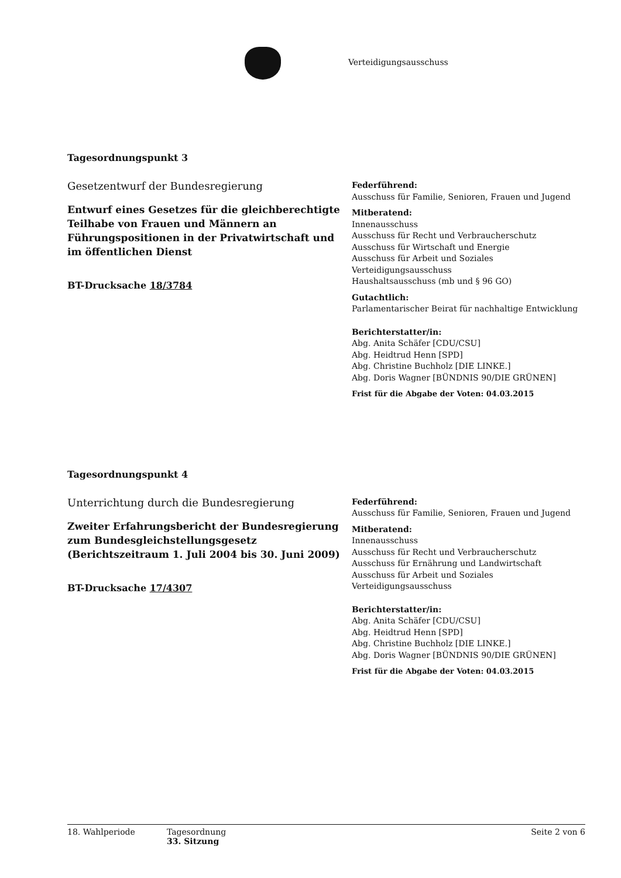Verteidigungsausschuss
Tagesordnungspunkt 3
Gesetzentwurf der Bundesregierung
Entwurf eines Gesetzes für die gleichberechtigte Teilhabe von Frauen und Männern an Führungspositionen in der Privatwirtschaft und im öffentlichen Dienst
BT-Drucksache 18/3784
Federführend:
Ausschuss für Familie, Senioren, Frauen und Jugend
Mitberatend:
Innenausschuss
Ausschuss für Recht und Verbraucherschutz
Ausschuss für Wirtschaft und Energie
Ausschuss für Arbeit und Soziales
Verteidigungsausschuss
Haushaltsausschuss (mb und § 96 GO)
Gutachtlich:
Parlamentarischer Beirat für nachhaltige Entwicklung
Berichterstatter/in:
Abg. Anita Schäfer [CDU/CSU]
Abg. Heidtrud Henn [SPD]
Abg. Christine Buchholz [DIE LINKE.]
Abg. Doris Wagner [BÜNDNIS 90/DIE GRÜNEN]
Frist für die Abgabe der Voten: 04.03.2015
Tagesordnungspunkt 4
Unterrichtung durch die Bundesregierung
Zweiter Erfahrungsbericht der Bundesregierung zum Bundesgleichstellungsgesetz (Berichtszeitraum 1. Juli 2004 bis 30. Juni 2009)
BT-Drucksache 17/4307
Federführend:
Ausschuss für Familie, Senioren, Frauen und Jugend
Mitberatend:
Innenausschuss
Ausschuss für Recht und Verbraucherschutz
Ausschuss für Ernährung und Landwirtschaft
Ausschuss für Arbeit und Soziales
Verteidigungsausschuss
Berichterstatter/in:
Abg. Anita Schäfer [CDU/CSU]
Abg. Heidtrud Henn [SPD]
Abg. Christine Buchholz [DIE LINKE.]
Abg. Doris Wagner [BÜNDNIS 90/DIE GRÜNEN]
Frist für die Abgabe der Voten: 04.03.2015
18. Wahlperiode Tagesordnung
33. Sitzung
Seite 2 von 6